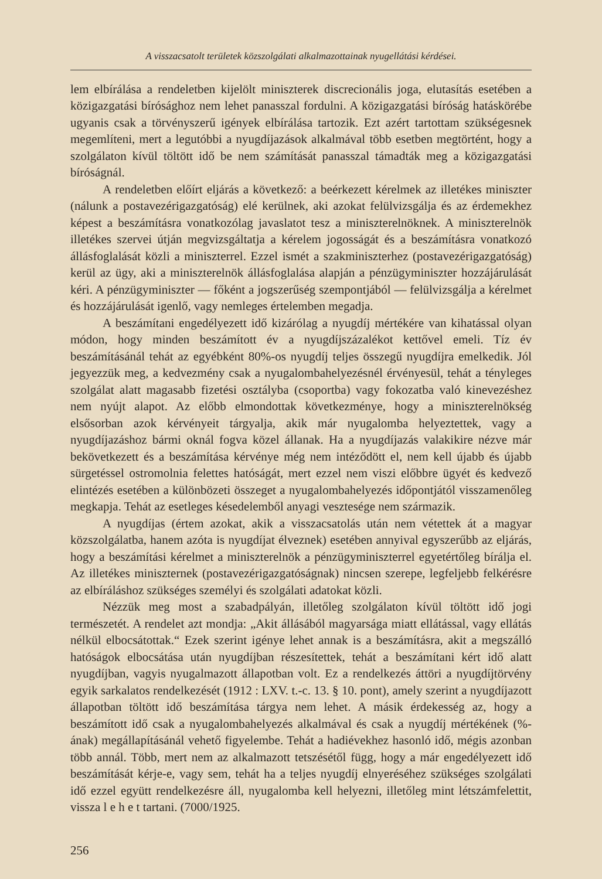A visszacsatolt területek közszolgálati alkalmazottainak nyugellátási kérdései.
lem elbírálása a rendeletben kijelölt miniszterek discrecionális joga, elutasítás esetében a közigazgatási bírósághoz nem lehet panasszal fordulni. A közigazgatási bíróság hatáskörébe ugyanis csak a törvényszerű igények elbírálása tartozik. Ezt azért tartottam szükségesnek megemlíteni, mert a legutóbbi a nyugdíjazások alkalmával több esetben megtörtént, hogy a szolgálaton kívül töltött idő be nem számítását panasszal támadták meg a közigazgatási bíróságnál.
A rendeletben előírt eljárás a következő: a beérkezett kérelmek az illetékes miniszter (nálunk a postavezérigazgatóság) elé kerülnek, aki azokat felülvizsgálja és az érdemekhez képest a beszámításra vonatkozólag javaslatot tesz a miniszterelnöknek. A miniszterelnök illetékes szervei útján megvizsgáltatja a kérelem jogosságát és a beszámításra vonatkozó állásfoglalását közli a miniszterrel. Ezzel ismét a szakminiszterhez (postavezérigazgatóság) kerül az ügy, aki a miniszterelnök állásfoglalása alapján a pénzügyminiszter hozzájárulását kéri. A pénzügyminiszter — főként a jogszerűség szempontjából — felülvizsgálja a kérelmet és hozzájárulását igenlő, vagy nemleges értelemben megadja.
A beszámítani engedélyezett idő kizárólag a nyugdíj mértékére van kihatással olyan módon, hogy minden beszámított év a nyugdíjszázalékot kettővel emeli. Tíz év beszámításánál tehát az egyébként 80%-os nyugdíj teljes összegű nyugdíjra emelkedik. Jól jegyezzük meg, a kedvezmény csak a nyugalombahelyezésnél érvényesül, tehát a tényleges szolgálat alatt magasabb fizetési osztályba (csoportba) vagy fokozatba való kinevezéshez nem nyújt alapot. Az előbb elmondottak következménye, hogy a miniszterelnökség elsősorban azok kérvényeit tárgyalja, akik már nyugalomba helyeztettek, vagy a nyugdíjazáshoz bármi oknál fogva közel állanak. Ha a nyugdíjazás valakikire nézve már bekövetkezett és a beszámítása kérvénye még nem intéződött el, nem kell újabb és újabb sürgetéssel ostromolnia felettes hatóságát, mert ezzel nem viszi előbbre ügyét és kedvező elintézés esetében a különbözeti összeget a nyugalombahelyezés időpontjától visszamenőleg megkapja. Tehát az esetleges késedelemből anyagi vesztesége nem származik.
A nyugdíjas (értem azokat, akik a visszacsatolás után nem vétettek át a magyar közszolgálatba, hanem azóta is nyugdíjat élveznek) esetében annyival egyszerűbb az eljárás, hogy a beszámítási kérelmet a miniszterelnök a pénzügyminiszterrel egyetértőleg bírálja el. Az illetékes miniszternek (postavezérigazgatóságnak) nincsen szerepe, legfeljebb felkérésre az elbíráláshoz szükséges személyi és szolgálati adatokat közli.
Nézzük meg most a szabadpályán, illetőleg szolgálaton kívül töltött idő jogi természetét. A rendelet azt mondja: „Akit állásából magyarsága miatt ellátással, vagy ellátás nélkül elbocsátottak.“ Ezek szerint igénye lehet annak is a beszámításra, akit a megszálló hatóságok elbocsátása után nyugdíjban részesítettek, tehát a beszámítani kért idő alatt nyugdíjban, vagyis nyugalmazott állapotban volt. Ez a rendelkezés áttöri a nyugdíjtörvény egyik sarkalatos rendelkezését (1912 : LXV. t.-c. 13. § 10. pont), amely szerint a nyugdíjazott állapotban töltött idő beszámítása tárgya nem lehet. A másik érdekesség az, hogy a beszámított idő csak a nyugalombahelyezés alkalmával és csak a nyugdíj mértékének (%-ának) megállapításánál vehető figyelembe. Tehát a hadiévekhez hasonló idő, mégis azonban több annál. Több, mert nem az alkalmazott tetszésétől függ, hogy a már engedélyezett idő beszámítását kérje-e, vagy sem, tehát ha a teljes nyugdíj elnyeréséhez szükséges szolgálati idő ezzel együtt rendelkezésre áll, nyugalomba kell helyezni, illetőleg mint létszámfelettit, vissza l e h e t tartani. (7000/1925.
256